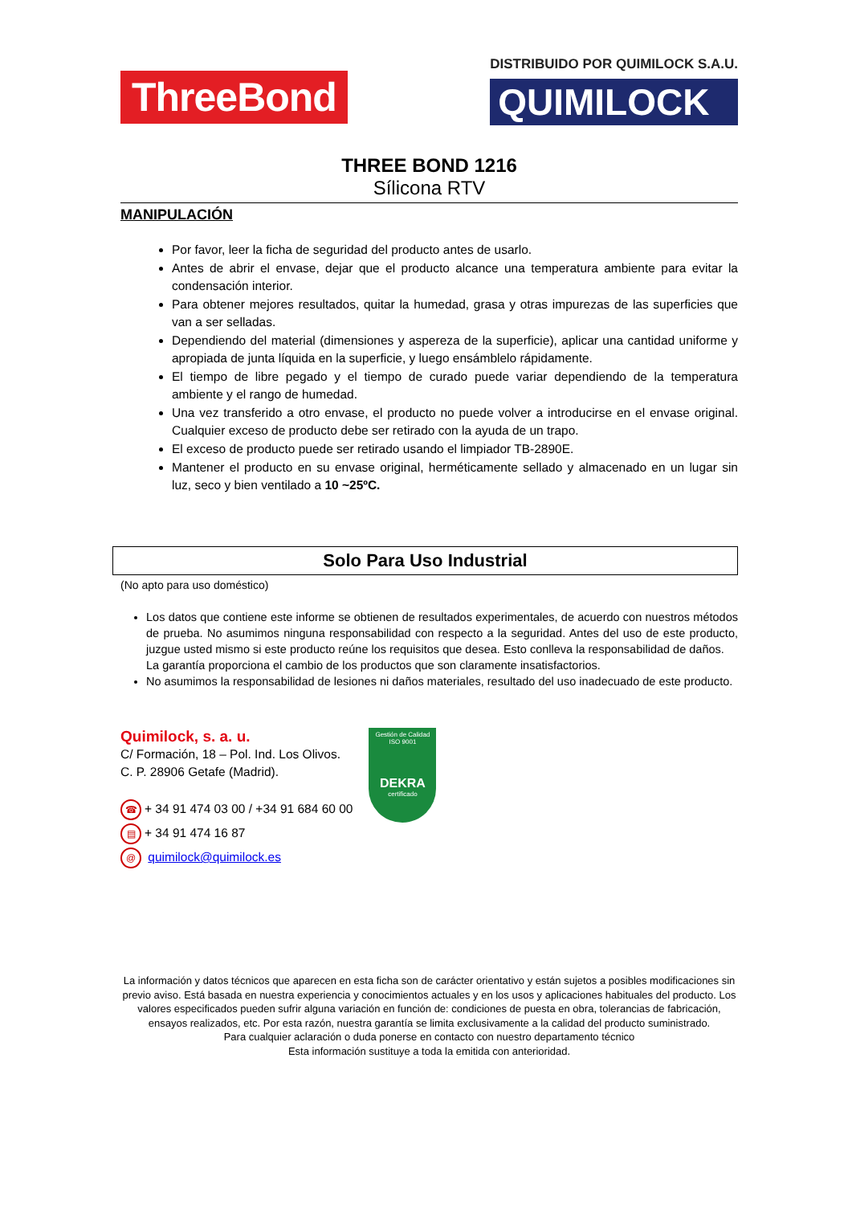ThreeBond
DISTRIBUIDO POR QUIMILOCK S.A.U.
QUIMILOCK
THREE BOND 1216
Sílicona RTV
MANIPULACIÓN
Por favor, leer la ficha de seguridad del producto antes de usarlo.
Antes de abrir el envase, dejar que el producto alcance una temperatura ambiente para evitar la condensación interior.
Para obtener mejores resultados, quitar la humedad, grasa y otras impurezas de las superficies que van a ser selladas.
Dependiendo del material (dimensiones y aspereza de la superficie), aplicar una cantidad uniforme y apropiada de junta líquida en la superficie, y luego ensámblelo rápidamente.
El tiempo de libre pegado y el tiempo de curado puede variar dependiendo de la temperatura ambiente y el rango de humedad.
Una vez transferido a otro envase, el producto no puede volver a introducirse en el envase original. Cualquier exceso de producto debe ser retirado con la ayuda de un trapo.
El exceso de producto puede ser retirado usando el limpiador TB-2890E.
Mantener el producto en su envase original, herméticamente sellado y almacenado en un lugar sin luz, seco y bien ventilado a 10 ~25ºC.
Solo Para Uso Industrial
(No apto para uso doméstico)
Los datos que contiene este informe se obtienen de resultados experimentales, de acuerdo con nuestros métodos de prueba. No asumimos ninguna responsabilidad con respecto a la seguridad. Antes del uso de este producto, juzgue usted mismo si este producto reúne los requisitos que desea. Esto conlleva la responsabilidad de daños.
La garantía proporciona el cambio de los productos que son claramente insatisfactorios.
No asumimos la responsabilidad de lesiones ni daños materiales, resultado del uso inadecuado de este producto.
Quimilock, s. a. u.
C/ Formación, 18 – Pol. Ind. Los Olivos.
C. P. 28906 Getafe (Madrid).
☎ + 34 91 474 03 00 / +34 91 684 60 00
▤ + 34 91 474 16 87
@ quimilock@quimilock.es
Gestión de Calidad ISO 9001
DEKRA
certificado
La información y datos técnicos que aparecen en esta ficha son de carácter orientativo y están sujetos a posibles modificaciones sin previo aviso. Está basada en nuestra experiencia y conocimientos actuales y en los usos y aplicaciones habituales del producto. Los valores especificados pueden sufrir alguna variación en función de: condiciones de puesta en obra, tolerancias de fabricación, ensayos realizados, etc. Por esta razón, nuestra garantía se limita exclusivamente a la calidad del producto suministrado.
Para cualquier aclaración o duda ponerse en contacto con nuestro departamento técnico
Esta información sustituye a toda la emitida con anterioridad.